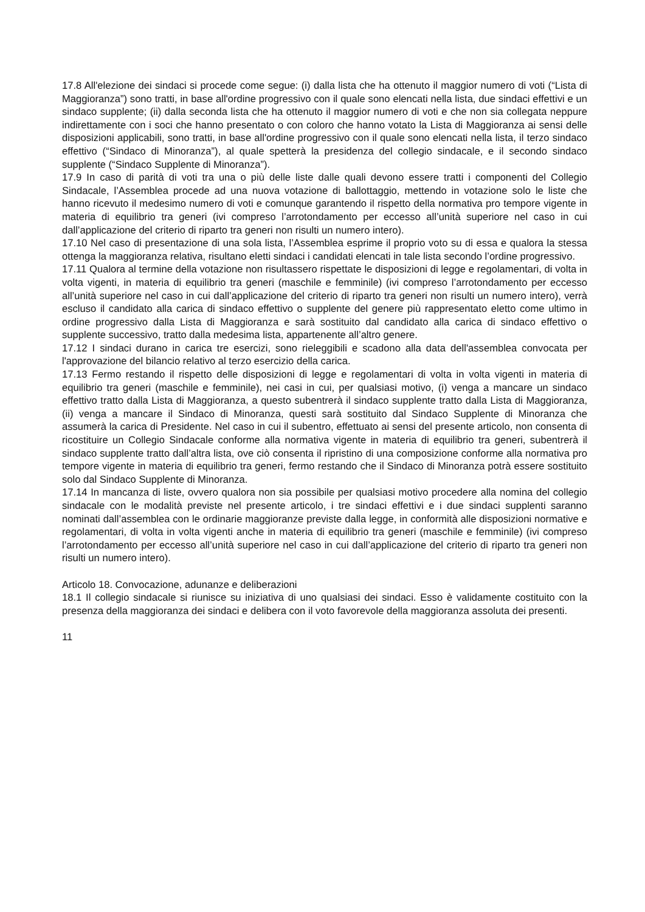17.8 All'elezione dei sindaci si procede come segue: (i) dalla lista che ha ottenuto il maggior numero di voti (“Lista di Maggioranza”) sono tratti, in base all'ordine progressivo con il quale sono elencati nella lista, due sindaci effettivi e un sindaco supplente; (ii) dalla seconda lista che ha ottenuto il maggior numero di voti e che non sia collegata neppure indirettamente con i soci che hanno presentato o con coloro che hanno votato la Lista di Maggioranza ai sensi delle disposizioni applicabili, sono tratti, in base all'ordine progressivo con il quale sono elencati nella lista, il terzo sindaco effettivo (“Sindaco di Minoranza”), al quale spetterà la presidenza del collegio sindacale, e il secondo sindaco supplente (“Sindaco Supplente di Minoranza”).
17.9 In caso di parità di voti tra una o più delle liste dalle quali devono essere tratti i componenti del Collegio Sindacale, l’Assemblea procede ad una nuova votazione di ballottaggio, mettendo in votazione solo le liste che hanno ricevuto il medesimo numero di voti e comunque garantendo il rispetto della normativa pro tempore vigente in materia di equilibrio tra generi (ivi compreso l’arrotondamento per eccesso all’unità superiore nel caso in cui dall’applicazione del criterio di riparto tra generi non risulti un numero intero).
17.10 Nel caso di presentazione di una sola lista, l’Assemblea esprime il proprio voto su di essa e qualora la stessa ottenga la maggioranza relativa, risultano eletti sindaci i candidati elencati in tale lista secondo l’ordine progressivo.
17.11 Qualora al termine della votazione non risultassero rispettate le disposizioni di legge e regolamentari, di volta in volta vigenti, in materia di equilibrio tra generi (maschile e femminile) (ivi compreso l’arrotondamento per eccesso all’unità superiore nel caso in cui dall’applicazione del criterio di riparto tra generi non risulti un numero intero), verrà escluso il candidato alla carica di sindaco effettivo o supplente del genere più rappresentato eletto come ultimo in ordine progressivo dalla Lista di Maggioranza e sarà sostituito dal candidato alla carica di sindaco effettivo o supplente successivo, tratto dalla medesima lista, appartenente all’altro genere.
17.12 I sindaci durano in carica tre esercizi, sono rieleggibili e scadono alla data dell'assemblea convocata per l'approvazione del bilancio relativo al terzo esercizio della carica.
17.13 Fermo restando il rispetto delle disposizioni di legge e regolamentari di volta in volta vigenti in materia di equilibrio tra generi (maschile e femminile), nei casi in cui, per qualsiasi motivo, (i) venga a mancare un sindaco effettivo tratto dalla Lista di Maggioranza, a questo subentrerà il sindaco supplente tratto dalla Lista di Maggioranza, (ii) venga a mancare il Sindaco di Minoranza, questi sarà sostituito dal Sindaco Supplente di Minoranza che assumerà la carica di Presidente. Nel caso in cui il subentro, effettuato ai sensi del presente articolo, non consenta di ricostituire un Collegio Sindacale conforme alla normativa vigente in materia di equilibrio tra generi, subentrerà il sindaco supplente tratto dall’altra lista, ove ciò consenta il ripristino di una composizione conforme alla normativa pro tempore vigente in materia di equilibrio tra generi, fermo restando che il Sindaco di Minoranza potrà essere sostituito solo dal Sindaco Supplente di Minoranza.
17.14 In mancanza di liste, ovvero qualora non sia possibile per qualsiasi motivo procedere alla nomina del collegio sindacale con le modalità previste nel presente articolo, i tre sindaci effettivi e i due sindaci supplenti saranno nominati dall’assemblea con le ordinarie maggioranze previste dalla legge, in conformità alle disposizioni normative e regolamentari, di volta in volta vigenti anche in materia di equilibrio tra generi (maschile e femminile) (ivi compreso l’arrotondamento per eccesso all’unità superiore nel caso in cui dall’applicazione del criterio di riparto tra generi non risulti un numero intero).
Articolo 18. Convocazione, adunanze e deliberazioni
18.1 Il collegio sindacale si riunisce su iniziativa di uno qualsiasi dei sindaci. Esso è validamente costituito con la presenza della maggioranza dei sindaci e delibera con il voto favorevole della maggioranza assoluta dei presenti.
11